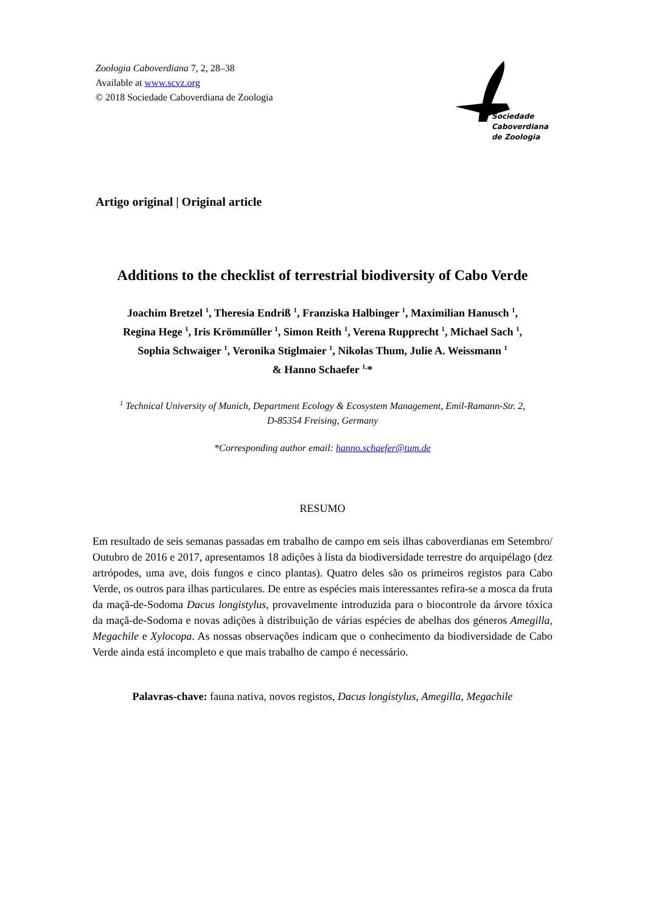Zoologia Caboverdiana 7, 2, 28–38
Available at www.scvz.org
© 2018 Sociedade Caboverdiana de Zoologia
Sociedade
Caboverdiana
de Zoologia
Artigo original | Original article
Additions to the checklist of terrestrial biodiversity of Cabo Verde
Joachim Bretzel <sup>1</sup>, Theresia Endriß <sup>1</sup>, Franziska Halbinger <sup>1</sup>, Maximilian Hanusch <sup>1</sup>,
Regina Hege <sup>1</sup>, Iris Krömmüller <sup>1</sup>, Simon Reith <sup>1</sup>, Verena Rupprecht <sup>1</sup>, Michael Sach <sup>1</sup>,
Sophia Schwaiger <sup>1</sup>, Veronika Stiglmaier <sup>1</sup>, Nikolas Thum, Julie A. Weissmann <sup>1</sup>
& Hanno Schaefer <sup>1,</sup>*
<sup>1</sup> Technical University of Munich, Department Ecology & Ecosystem Management, Emil-Ramann-Str. 2,
D-85354 Freising, Germany
*Corresponding author email: hanno.schaefer@tum.de
RESUMO
Em resultado de seis semanas passadas em trabalho de campo em seis ilhas caboverdianas em Setembro/ Outubro de 2016 e 2017, apresentamos 18 adições à lista da biodiversidade terrestre do arquipélago (dez artrópodes, uma ave, dois fungos e cinco plantas). Quatro deles são os primeiros registos para Cabo Verde, os outros para ilhas particulares. De entre as espécies mais interessantes refira-se a mosca da fruta da maçã-de-Sodoma Dacus longistylus, provavelmente introduzida para o biocontrole da árvore tóxica da maçã-de-Sodoma e novas adições à distribuição de várias espécies de abelhas dos géneros Amegilla, Megachile e Xylocopa. As nossas observações indicam que o conhecimento da biodiversidade de Cabo Verde ainda está incompleto e que mais trabalho de campo é necessário.
Palavras-chave: fauna nativa, novos registos, Dacus longistylus, Amegilla, Megachile